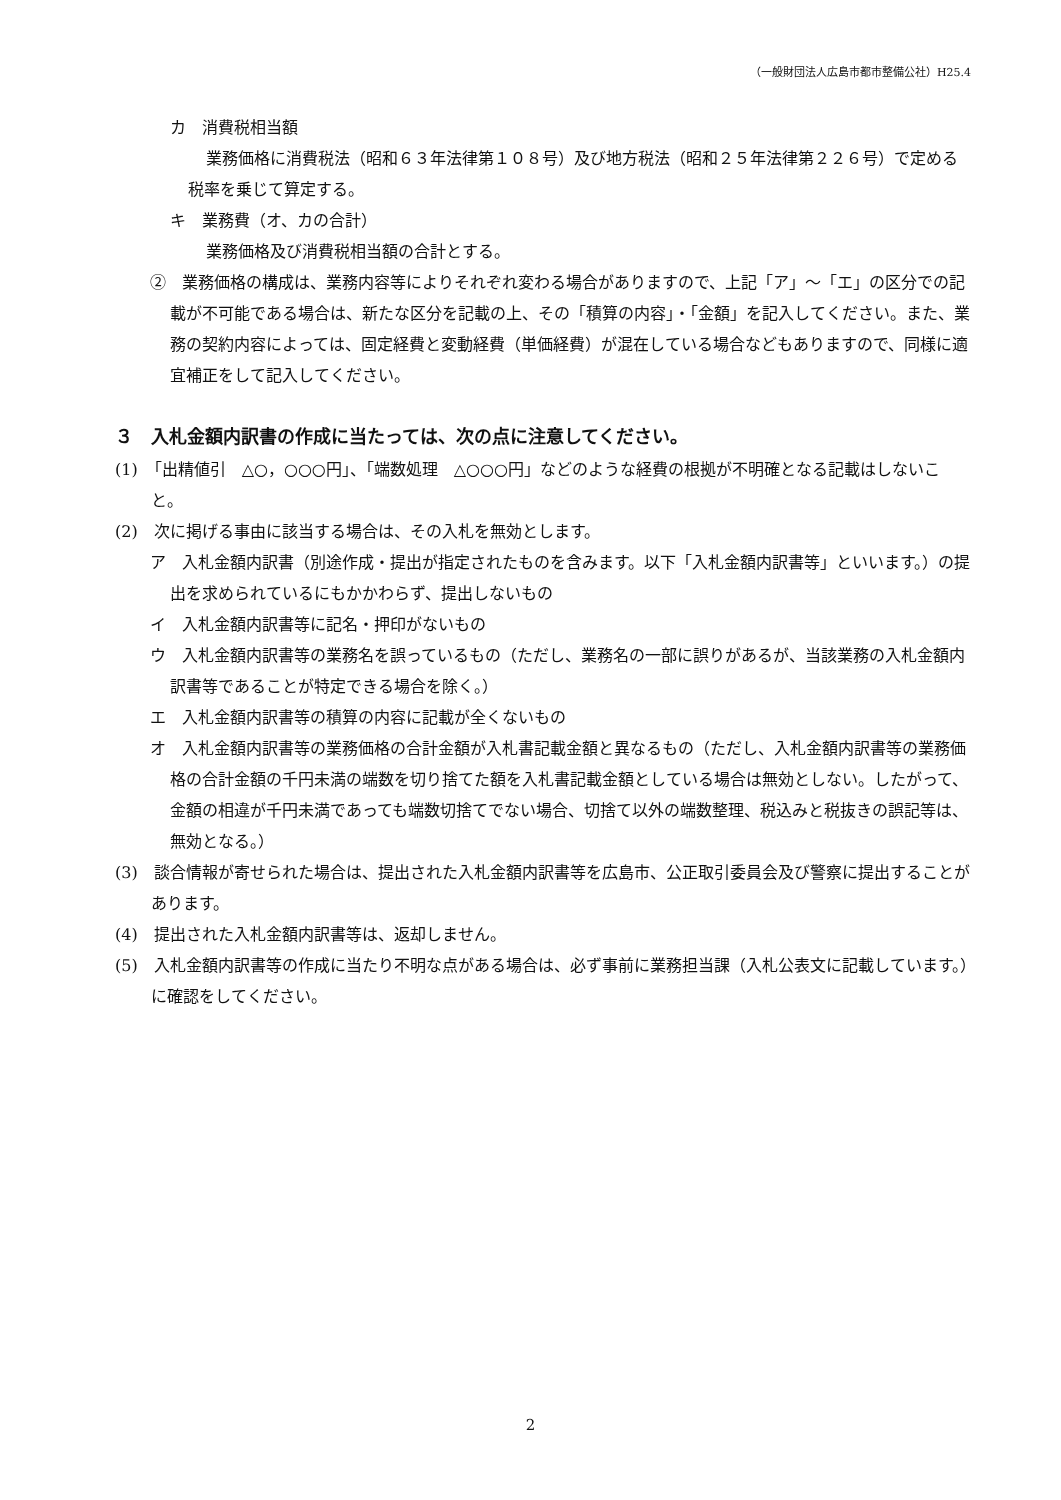（一般財団法人広島市都市整備公社）H25.4
カ　消費税相当額
業務価格に消費税法（昭和６３年法律第１０８号）及び地方税法（昭和２５年法律第２２６号）で定める税率を乗じて算定する。
キ　業務費（オ、カの合計）
業務価格及び消費税相当額の合計とする。
②　業務価格の構成は、業務内容等によりそれぞれ変わる場合がありますので、上記「ア」～「エ」の区分での記載が不可能である場合は、新たな区分を記載の上、その「積算の内容」・「金額」を記入してください。また、業務の契約内容によっては、固定経費と変動経費（単価経費）が混在している場合などもありますので、同様に適宜補正をして記入してください。
３　入札金額内訳書の作成に当たっては、次の点に注意してください。
(1)　「出精値引　△○，○○○円」、「端数処理　△○○○円」などのような経費の根拠が不明確となる記載はしないこと。
(2)　次に掲げる事由に該当する場合は、その入札を無効とします。
ア　入札金額内訳書（別途作成・提出が指定されたものを含みます。以下「入札金額内訳書等」といいます。）の提出を求められているにもかかわらず、提出しないもの
イ　入札金額内訳書等に記名・押印がないもの
ウ　入札金額内訳書等の業務名を誤っているもの（ただし、業務名の一部に誤りがあるが、当該業務の入札金額内訳書等であることが特定できる場合を除く。）
エ　入札金額内訳書等の積算の内容に記載が全くないもの
オ　入札金額内訳書等の業務価格の合計金額が入札書記載金額と異なるもの（ただし、入札金額内訳書等の業務価格の合計金額の千円未満の端数を切り捨てた額を入札書記載金額としている場合は無効としない。したがって、金額の相違が千円未満であっても端数切捨てでない場合、切捨て以外の端数整理、税込みと税抜きの誤記等は、無効となる。）
(3)　談合情報が寄せられた場合は、提出された入札金額内訳書等を広島市、公正取引委員会及び警察に提出することがあります。
(4)　提出された入札金額内訳書等は、返却しません。
(5)　入札金額内訳書等の作成に当たり不明な点がある場合は、必ず事前に業務担当課（入札公表文に記載しています。）に確認をしてください。
2